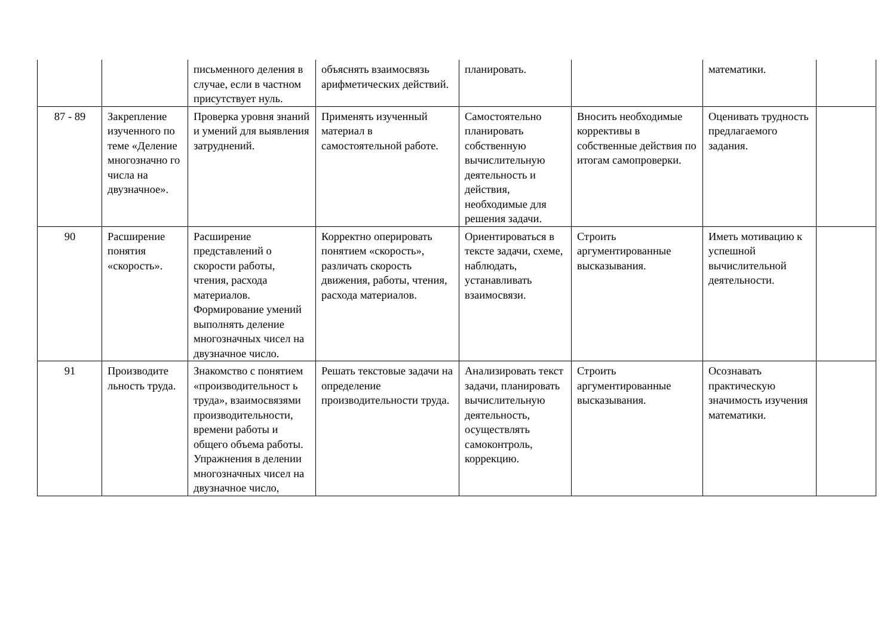| | | письменного деления в случае, если в частном присутствует нуль. | объяснять взаимосвязь арифметических действий. | планировать. | | математики. | |
| 87 - 89 | Закрепление изученного по теме «Деление многозначно го числа на двузначное». | Проверка уровня знаний и умений для выявления затруднений. | Применять изученный материал в самостоятельной работе. | Самостоятельно планировать собственную вычислительную деятельность и действия, необходимые для решения задачи. | Вносить необходимые коррективы в собственные действия по итогам самопроверки. | Оценивать трудность предлагаемого задания. | |
| 90 | Расширение понятия «скорость». | Расширение представлений о скорости работы, чтения, расхода материалов. Формирование умений выполнять деление многозначных чисел на двузначное число. | Корректно оперировать понятием «скорость», различать скорость движения, работы, чтения, расхода материалов. | Ориентироваться в тексте задачи, схеме, наблюдать, устанавливать взаимосвязи. | Строить аргументированные высказывания. | Иметь мотивацию к успешной вычислительной деятельности. | |
| 91 | Производите льность труда. | Знакомство с понятием «производительност ь труда», взаимосвязями производительности, времени работы и общего объема работы. Упражнения в делении многозначных чисел на двузначное число, | Решать текстовые задачи на определение производительности труда. | Анализировать текст задачи, планировать вычислительную деятельность, осуществлять самоконтроль, коррекцию. | Строить аргументированные высказывания. | Осознавать практическую значимость изучения математики. | |